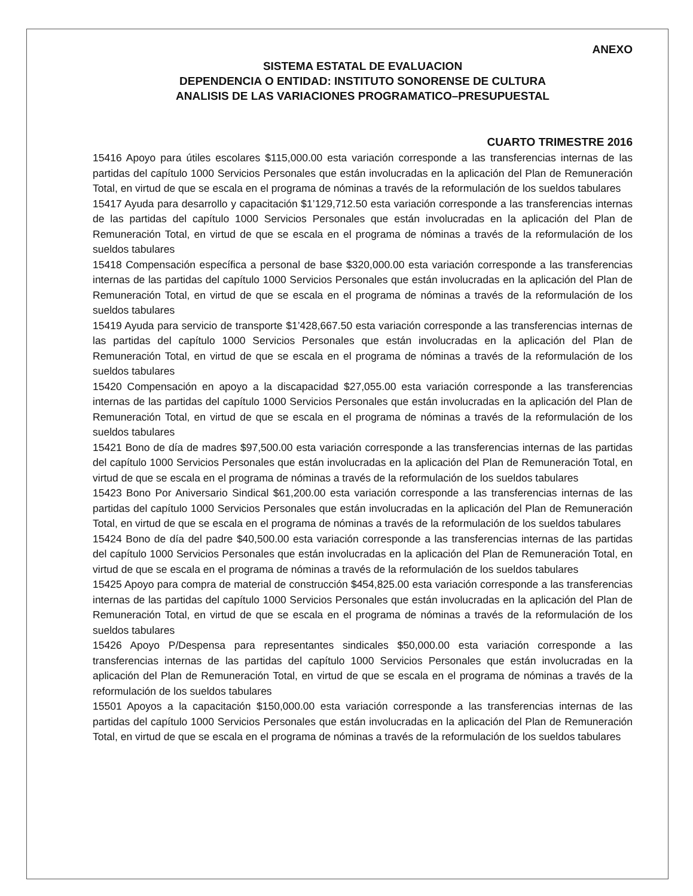ANEXO
SISTEMA ESTATAL DE EVALUACION
DEPENDENCIA O ENTIDAD: INSTITUTO SONORENSE DE CULTURA
ANALISIS DE LAS VARIACIONES PROGRAMATICO–PRESUPUESTAL
CUARTO TRIMESTRE 2016
15416 Apoyo para útiles escolares $115,000.00 esta variación corresponde a las transferencias internas de las partidas del capítulo 1000 Servicios Personales que están involucradas en la aplicación del Plan de Remuneración Total, en virtud de que se escala en el programa de nóminas a través de la reformulación de los sueldos tabulares
15417 Ayuda para desarrollo y capacitación $1’129,712.50 esta variación corresponde a las transferencias internas de las partidas del capítulo 1000 Servicios Personales que están involucradas en la aplicación del Plan de Remuneración Total, en virtud de que se escala en el programa de nóminas a través de la reformulación de los sueldos tabulares
15418 Compensación específica a personal de base $320,000.00 esta variación corresponde a las transferencias internas de las partidas del capítulo 1000 Servicios Personales que están involucradas en la aplicación del Plan de Remuneración Total, en virtud de que se escala en el programa de nóminas a través de la reformulación de los sueldos tabulares
15419 Ayuda para servicio de transporte $1’428,667.50 esta variación corresponde a las transferencias internas de las partidas del capítulo 1000 Servicios Personales que están involucradas en la aplicación del Plan de Remuneración Total, en virtud de que se escala en el programa de nóminas a través de la reformulación de los sueldos tabulares
15420 Compensación en apoyo a la discapacidad $27,055.00 esta variación corresponde a las transferencias internas de las partidas del capítulo 1000 Servicios Personales que están involucradas en la aplicación del Plan de Remuneración Total, en virtud de que se escala en el programa de nóminas a través de la reformulación de los sueldos tabulares
15421 Bono de día de madres $97,500.00 esta variación corresponde a las transferencias internas de las partidas del capítulo 1000 Servicios Personales que están involucradas en la aplicación del Plan de Remuneración Total, en virtud de que se escala en el programa de nóminas a través de la reformulación de los sueldos tabulares
15423 Bono Por Aniversario Sindical $61,200.00 esta variación corresponde a las transferencias internas de las partidas del capítulo 1000 Servicios Personales que están involucradas en la aplicación del Plan de Remuneración Total, en virtud de que se escala en el programa de nóminas a través de la reformulación de los sueldos tabulares
15424 Bono de día del padre $40,500.00 esta variación corresponde a las transferencias internas de las partidas del capítulo 1000 Servicios Personales que están involucradas en la aplicación del Plan de Remuneración Total, en virtud de que se escala en el programa de nóminas a través de la reformulación de los sueldos tabulares
15425 Apoyo para compra de material de construcción $454,825.00 esta variación corresponde a las transferencias internas de las partidas del capítulo 1000 Servicios Personales que están involucradas en la aplicación del Plan de Remuneración Total, en virtud de que se escala en el programa de nóminas a través de la reformulación de los sueldos tabulares
15426 Apoyo P/Despensa para representantes sindicales $50,000.00 esta variación corresponde a las transferencias internas de las partidas del capítulo 1000 Servicios Personales que están involucradas en la aplicación del Plan de Remuneración Total, en virtud de que se escala en el programa de nóminas a través de la reformulación de los sueldos tabulares
15501 Apoyos a la capacitación $150,000.00 esta variación corresponde a las transferencias internas de las partidas del capítulo 1000 Servicios Personales que están involucradas en la aplicación del Plan de Remuneración Total, en virtud de que se escala en el programa de nóminas a través de la reformulación de los sueldos tabulares